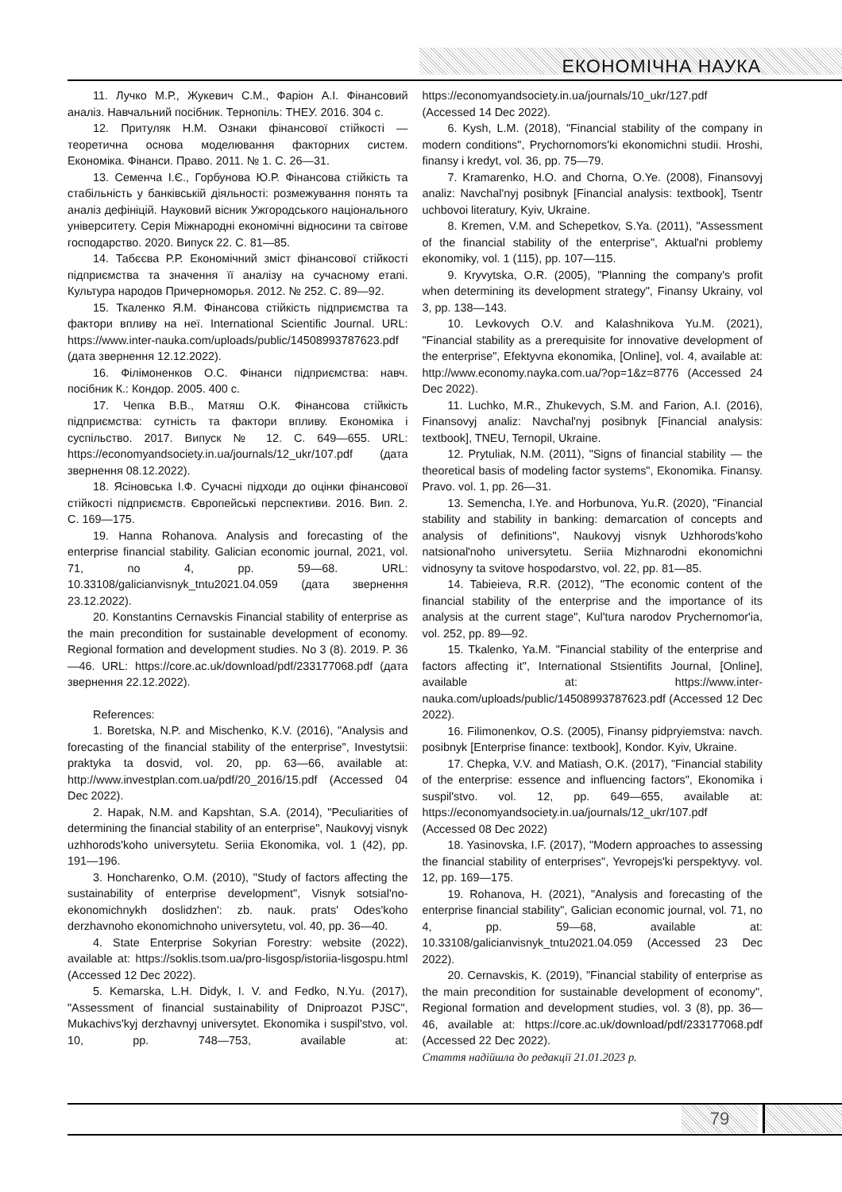ЕКОНОМІЧНА НАУКА
11. Лучко М.Р., Жукевич С.М., Фаріон А.І. Фінансовий аналіз. Навчальний посібник. Тернопіль: ТНЕУ. 2016. 304 с.
12. Притуляк Н.М. Ознаки фінансової стійкості — теоретична основа моделювання факторних систем. Економіка. Фінанси. Право. 2011. № 1. С. 26—31.
13. Семенча І.Є., Горбунова Ю.Р. Фінансова стійкість та стабільність у банківській діяльності: розмежування понять та аналіз дефініцій. Науковий вісник Ужгородського національного університету. Серія Міжнародні економічні відносини та світове господарство. 2020. Випуск 22. С. 81—85.
14. Табєєва Р.Р. Економічний зміст фінансової стійкості підприємства та значення її аналізу на сучасному етапі. Культура народов Причерноморья. 2012. № 252. С. 89—92.
15. Ткаленко Я.М. Фінансова стійкість підприємства та фактори впливу на неї. International Scientific Journal. URL: https://www.inter-nauka.com/uploads/public/14508993787623.pdf (дата звернення 12.12.2022).
16. Філімоненков О.С. Фінанси підприємства: навч. посібник К.: Кондор. 2005. 400 с.
17. Чепка В.В., Матяш О.К. Фінансова стійкість підприємства: сутність та фактори впливу. Економіка і суспільство. 2017. Випуск № 12. С. 649—655. URL: https://economyandsociety.in.ua/journals/12_ukr/107.pdf (дата звернення 08.12.2022).
18. Ясіновська І.Ф. Сучасні підходи до оцінки фінансової стійкості підприємств. Європейські перспективи. 2016. Вип. 2. С. 169—175.
19. Hanna Rohanova. Analysis and forecasting of the enterprise financial stability. Galician economic journal, 2021, vol. 71, no 4, pp. 59—68. URL: 10.33108/galicianvisnyk_tntu2021.04.059 (дата звернення 23.12.2022).
20. Konstantins Cernavskis Financial stability of enterprise as the main precondition for sustainable development of economy. Regional formation and development studies. No 3 (8). 2019. P. 36—46. URL: https://core.ac.uk/download/pdf/233177068.pdf (дата звернення 22.12.2022).
References:
1. Boretska, N.P. and Mischenko, K.V. (2016), "Analysis and forecasting of the financial stability of the enterprise", Investytsii: praktyka ta dosvid, vol. 20, pp. 63—66, available at: http://www.investplan.com.ua/pdf/20_2016/15.pdf (Accessed 04 Dec 2022).
2. Hapak, N.M. and Kapshtan, S.A. (2014), "Peculiarities of determining the financial stability of an enterprise", Naukovyj visnyk uzhhorods'koho universytetu. Seriia Ekonomika, vol. 1 (42), pp. 191—196.
3. Honcharenko, O.M. (2010), "Study of factors affecting the sustainability of enterprise development", Visnyk sotsial'no-ekonomichnykh doslidzhen': zb. nauk. prats' Odes'koho derzhavnoho ekonomichnoho universytetu, vol. 40, pp. 36—40.
4. State Enterprise Sokyrian Forestry: website (2022), available at: https://soklis.tsom.ua/pro-lisgosp/istoriia-lisgospu.html (Accessed 12 Dec 2022).
5. Kemarska, L.H. Didyk, I. V. and Fedko, N.Yu. (2017), "Assessment of financial sustainability of Dniproazot PJSC", Mukachivs'kyj derzhavnyj universytet. Ekonomika i suspil'stvo, vol. 10, pp. 748—753, available at: https://economyandsociety.in.ua/journals/10_ukr/127.pdf (Accessed 14 Dec 2022).
6. Kysh, L.M. (2018), "Financial stability of the company in modern conditions", Prychornomors'ki ekonomichni studii. Hroshi, finansy i kredyt, vol. 36, pp. 75—79.
7. Kramarenko, H.O. and Chorna, O.Ye. (2008), Finansovyj analiz: Navchal'nyj posibnyk [Financial analysis: textbook], Tsentr uchbovoi literatury, Kyiv, Ukraine.
8. Kremen, V.M. and Schepetkov, S.Ya. (2011), "Assessment of the financial stability of the enterprise", Aktual'ni problemy ekonomiky, vol. 1 (115), pp. 107—115.
9. Kryvytska, O.R. (2005), "Planning the company's profit when determining its development strategy", Finansy Ukrainy, vol 3, pp. 138—143.
10. Levkovych O.V. and Kalashnikova Yu.M. (2021), "Financial stability as a prerequisite for innovative development of the enterprise", Efektyvna ekonomika, [Online], vol. 4, available at: http://www.economy.nayka.com.ua/?op=1&z=8776 (Accessed 24 Dec 2022).
11. Luchko, M.R., Zhukevych, S.M. and Farion, A.I. (2016), Finansovyj analiz: Navchal'nyj posibnyk [Financial analysis: textbook], TNEU, Ternopil, Ukraine.
12. Prytuliak, N.M. (2011), "Signs of financial stability — the theoretical basis of modeling factor systems", Ekonomika. Finansy. Pravo. vol. 1, pp. 26—31.
13. Semencha, I.Ye. and Horbunova, Yu.R. (2020), "Financial stability and stability in banking: demarcation of concepts and analysis of definitions", Naukovyj visnyk Uzhhorods'koho natsional'noho universytetu. Seriia Mizhnarodni ekonomichni vidnosyny ta svitove hospodarstvo, vol. 22, pp. 81—85.
14. Tabieieva, R.R. (2012), "The economic content of the financial stability of the enterprise and the importance of its analysis at the current stage", Kul'tura narodov Prychernomor'ia, vol. 252, pp. 89—92.
15. Tkalenko, Ya.M. "Financial stability of the enterprise and factors affecting it", International Stsientifits Journal, [Online], available at: https://www.inter-nauka.com/uploads/public/14508993787623.pdf (Accessed 12 Dec 2022).
16. Filimonenkov, O.S. (2005), Finansy pidpryiemstva: navch. posibnyk [Enterprise finance: textbook], Kondor. Kyiv, Ukraine.
17. Chepka, V.V. and Matiash, O.K. (2017), "Financial stability of the enterprise: essence and influencing factors", Ekonomika i suspil'stvo. vol. 12, pp. 649—655, available at: https://economyandsociety.in.ua/journals/12_ukr/107.pdf (Accessed 08 Dec 2022)
18. Yasinovska, I.F. (2017), "Modern approaches to assessing the financial stability of enterprises", Yevropejs'ki perspektyvy. vol. 12, pp. 169—175.
19. Rohanova, H. (2021), "Analysis and forecasting of the enterprise financial stability", Galician economic journal, vol. 71, no 4, pp. 59—68, available at: 10.33108/galicianvisnyk_tntu2021.04.059 (Accessed 23 Dec 2022).
20. Cernavskis, K. (2019), "Financial stability of enterprise as the main precondition for sustainable development of economy", Regional formation and development studies, vol. 3 (8), pp. 36—46, available at: https://core.ac.uk/download/pdf/233177068.pdf (Accessed 22 Dec 2022).
Стаття надійшла до редакції 21.01.2023 р.
79